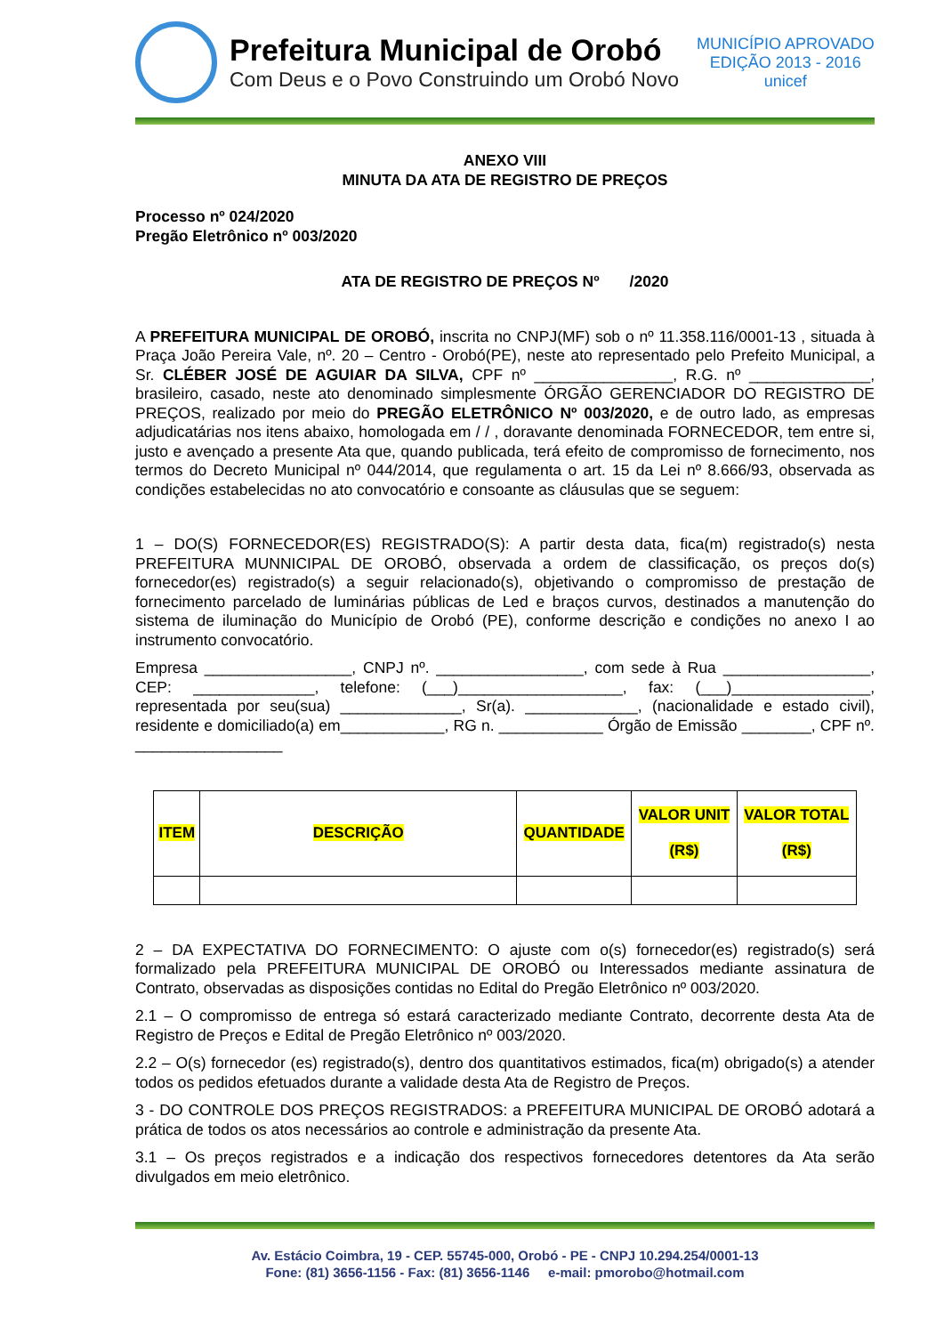Prefeitura Municipal de Orobó
Com Deus e o Povo Construindo um Orobó Novo
MUNICÍPIO APROVADO
EDIÇÃO 2013 - 2016
unicef
ANEXO VIII
MINUTA DA ATA DE REGISTRO DE PREÇOS
Processo nº 024/2020
Pregão Eletrônico nº 003/2020
ATA DE REGISTRO DE PREÇOS Nº /2020
A PREFEITURA MUNICIPAL DE OROBÓ, inscrita no CNPJ(MF) sob o nº 11.358.116/0001-13 , situada à Praça João Pereira Vale, nº. 20 – Centro - Orobó(PE), neste ato representado pelo Prefeito Municipal, a Sr. CLÉBER JOSÉ DE AGUIAR DA SILVA, CPF nº ________________, R.G. nº ______________, brasileiro, casado, neste ato denominado simplesmente ÓRGÃO GERENCIADOR DO REGISTRO DE PREÇOS, realizado por meio do PREGÃO ELETRÔNICO Nº 003/2020, e de outro lado, as empresas adjudicatárias nos itens abaixo, homologada em / / , doravante denominada FORNECEDOR, tem entre si, justo e avençado a presente Ata que, quando publicada, terá efeito de compromisso de fornecimento, nos termos do Decreto Municipal nº 044/2014, que regulamenta o art. 15 da Lei nº 8.666/93, observada as condições estabelecidas no ato convocatório e consoante as cláusulas que se seguem:
1 – DO(S) FORNECEDOR(ES) REGISTRADO(S): A partir desta data, fica(m) registrado(s) nesta PREFEITURA MUNNICIPAL DE OROBÓ, observada a ordem de classificação, os preços do(s) fornecedor(es) registrado(s) a seguir relacionado(s), objetivando o compromisso de prestação de fornecimento parcelado de luminárias públicas de Led e braços curvos, destinados a manutenção do sistema de iluminação do Município de Orobó (PE), conforme descrição e condições no anexo I ao instrumento convocatório.
Empresa _________________, CNPJ nº. _________________, com sede à Rua _________________, CEP: ______________, telefone: (___)___________________, fax: (___)________________, representada por seu(sua) ______________, Sr(a). _____________, (nacionalidade e estado civil), residente e domiciliado(a) em____________, RG n. ____________ Órgão de Emissão ________, CPF nº. _________________
| ITEM | DESCRIÇÃO | QUANTIDADE | VALOR UNIT (R$) | VALOR TOTAL (R$) |
| --- | --- | --- | --- | --- |
2 – DA EXPECTATIVA DO FORNECIMENTO: O ajuste com o(s) fornecedor(es) registrado(s) será formalizado pela PREFEITURA MUNICIPAL DE OROBÓ ou Interessados mediante assinatura de Contrato, observadas as disposições contidas no Edital do Pregão Eletrônico nº 003/2020.
2.1 – O compromisso de entrega só estará caracterizado mediante Contrato, decorrente desta Ata de Registro de Preços e Edital de Pregão Eletrônico nº 003/2020.
2.2 – O(s) fornecedor (es) registrado(s), dentro dos quantitativos estimados, fica(m) obrigado(s) a atender todos os pedidos efetuados durante a validade desta Ata de Registro de Preços.
3 - DO CONTROLE DOS PREÇOS REGISTRADOS: a PREFEITURA MUNICIPAL DE OROBÓ adotará a prática de todos os atos necessários ao controle e administração da presente Ata.
3.1 – Os preços registrados e a indicação dos respectivos fornecedores detentores da Ata serão divulgados em meio eletrônico.
Av. Estácio Coimbra, 19 - CEP. 55745-000, Orobó - PE - CNPJ 10.294.254/0001-13
Fone: (81) 3656-1156 - Fax: (81) 3656-1146 e-mail: pmorobo@hotmail.com